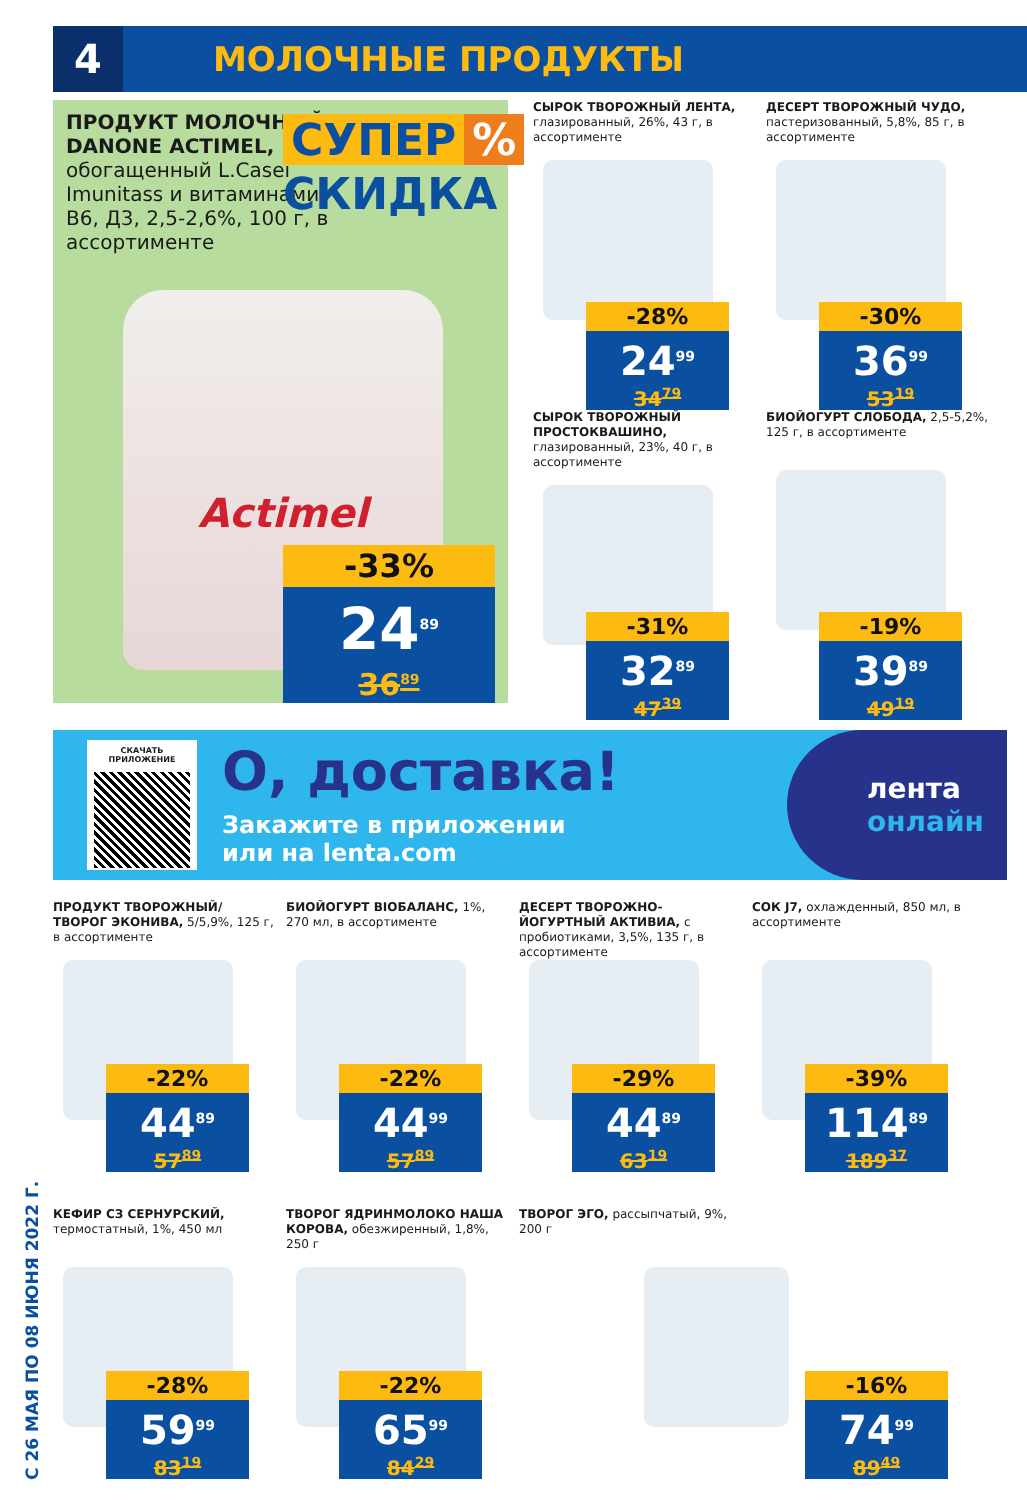4
МОЛОЧНЫЕ ПРОДУКТЫ
С 26 МАЯ ПО 08 ИЮНЯ 2022 Г.
ПРОДУКТ МОЛОЧНЫЙ DANONE ACTIMEL, обогащенный L.Casei Imunitass и витаминами B6, Д3, 2,5-2,6%, 100 г, в ассортименте
СУПЕР%
СКИДКА
Actimel
-33%
24<sup>89</sup>
36<sup>89</sup>
СЫРОК ТВОРОЖНЫЙ ЛЕНТА, глазированный, 26%, 43 г, в ассортименте
-28%
24<sup>99</sup>
34<sup>79</sup>
ДЕСЕРТ ТВОРОЖНЫЙ ЧУДО, пастеризованный, 5,8%, 85 г, в ассортименте
-30%
36<sup>99</sup>
53<sup>19</sup>
СЫРОК ТВОРОЖНЫЙ ПРОСТОКВАШИНО, глазированный, 23%, 40 г, в ассортименте
-31%
32<sup>89</sup>
47<sup>39</sup>
БИОЙОГУРТ СЛОБОДА, 2,5-5,2%, 125 г, в ассортименте
-19%
39<sup>89</sup>
49<sup>19</sup>
СКАЧАТЬ ПРИЛОЖЕНИЕ
О, доставка!
Закажите в приложении
или на lenta.com
лента
онлайн
ПРОДУКТ ТВОРОЖНЫЙ/ ТВОРОГ ЭКОНИВА, 5/5,9%, 125 г, в ассортименте
-22%
44<sup>89</sup>
57<sup>89</sup>
БИОЙОГУРТ BIOБАЛАНС, 1%, 270 мл, в ассортименте
-22%
44<sup>99</sup>
57<sup>89</sup>
ДЕСЕРТ ТВОРОЖНО-ЙОГУРТНЫЙ АКТИВИА, с пробиотиками, 3,5%, 135 г, в ассортименте
-29%
44<sup>89</sup>
63<sup>19</sup>
СОК J7, охлажденный, 850 мл, в ассортименте
-39%
114<sup>89</sup>
189<sup>37</sup>
КЕФИР СЗ СЕРНУРСКИЙ, термостатный, 1%, 450 мл
-28%
59<sup>99</sup>
83<sup>19</sup>
ТВОРОГ ЯДРИНМОЛОКО НАША КОРОВА, обезжиренный, 1,8%, 250 г
-22%
65<sup>99</sup>
84<sup>29</sup>
ТВОРОГ ЭГО, рассыпчатый, 9%, 200 г
-16%
74<sup>99</sup>
89<sup>49</sup>